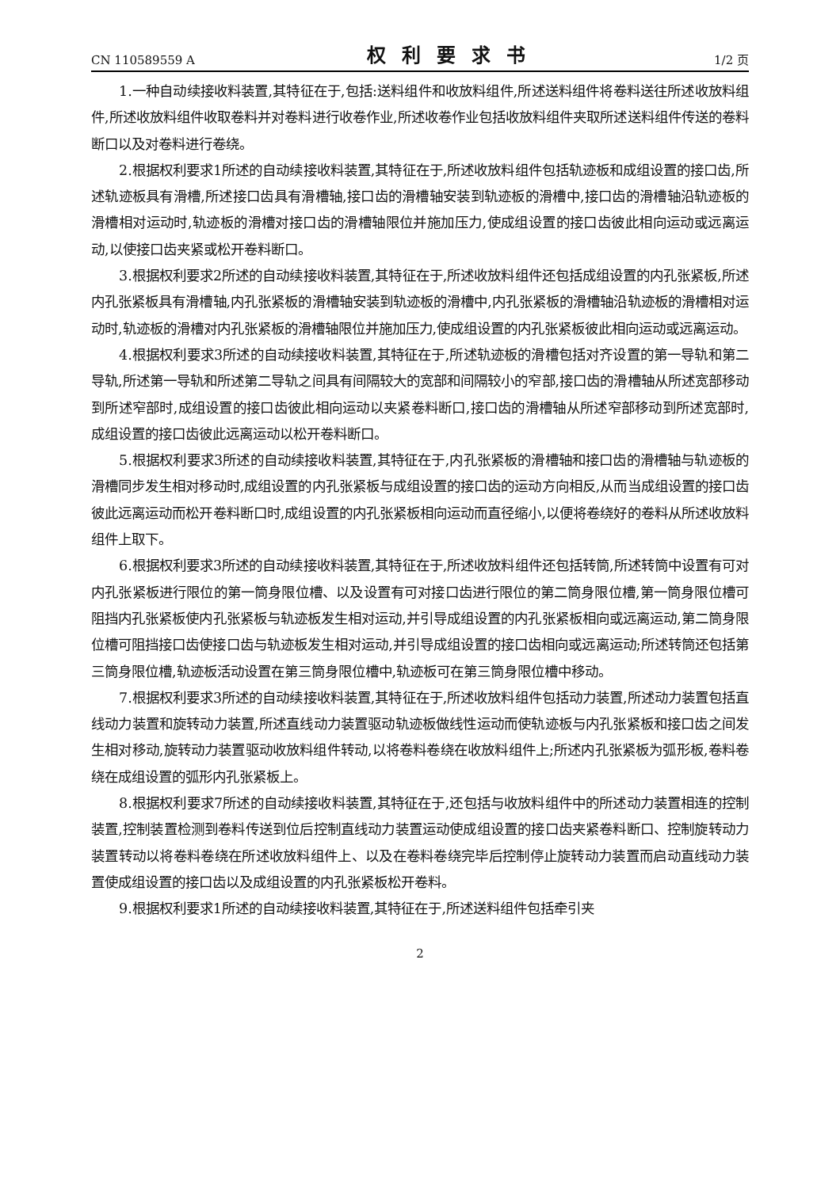CN 110589559 A 权利要求书 1/2 页
1.一种自动续接收料装置,其特征在于,包括:送料组件和收放料组件,所述送料组件将卷料送往所述收放料组件,所述收放料组件收取卷料并对卷料进行收卷作业,所述收卷作业包括收放料组件夹取所述送料组件传送的卷料断口以及对卷料进行卷绕。
2.根据权利要求1所述的自动续接收料装置,其特征在于,所述收放料组件包括轨迹板和成组设置的接口齿,所述轨迹板具有滑槽,所述接口齿具有滑槽轴,接口齿的滑槽轴安装到轨迹板的滑槽中,接口齿的滑槽轴沿轨迹板的滑槽相对运动时,轨迹板的滑槽对接口齿的滑槽轴限位并施加压力,使成组设置的接口齿彼此相向运动或远离运动,以使接口齿夹紧或松开卷料断口。
3.根据权利要求2所述的自动续接收料装置,其特征在于,所述收放料组件还包括成组设置的内孔张紧板,所述内孔张紧板具有滑槽轴,内孔张紧板的滑槽轴安装到轨迹板的滑槽中,内孔张紧板的滑槽轴沿轨迹板的滑槽相对运动时,轨迹板的滑槽对内孔张紧板的滑槽轴限位并施加压力,使成组设置的内孔张紧板彼此相向运动或远离运动。
4.根据权利要求3所述的自动续接收料装置,其特征在于,所述轨迹板的滑槽包括对齐设置的第一导轨和第二导轨,所述第一导轨和所述第二导轨之间具有间隔较大的宽部和间隔较小的窄部,接口齿的滑槽轴从所述宽部移动到所述窄部时,成组设置的接口齿彼此相向运动以夹紧卷料断口,接口齿的滑槽轴从所述窄部移动到所述宽部时,成组设置的接口齿彼此远离运动以松开卷料断口。
5.根据权利要求3所述的自动续接收料装置,其特征在于,内孔张紧板的滑槽轴和接口齿的滑槽轴与轨迹板的滑槽同步发生相对移动时,成组设置的内孔张紧板与成组设置的接口齿的运动方向相反,从而当成组设置的接口齿彼此远离运动而松开卷料断口时,成组设置的内孔张紧板相向运动而直径缩小,以便将卷绕好的卷料从所述收放料组件上取下。
6.根据权利要求3所述的自动续接收料装置,其特征在于,所述收放料组件还包括转筒,所述转筒中设置有可对内孔张紧板进行限位的第一筒身限位槽、以及设置有可对接口齿进行限位的第二筒身限位槽,第一筒身限位槽可阻挡内孔张紧板使内孔张紧板与轨迹板发生相对运动,并引导成组设置的内孔张紧板相向或远离运动,第二筒身限位槽可阻挡接口齿使接口齿与轨迹板发生相对运动,并引导成组设置的接口齿相向或远离运动;所述转筒还包括第三筒身限位槽,轨迹板活动设置在第三筒身限位槽中,轨迹板可在第三筒身限位槽中移动。
7.根据权利要求3所述的自动续接收料装置,其特征在于,所述收放料组件包括动力装置,所述动力装置包括直线动力装置和旋转动力装置,所述直线动力装置驱动轨迹板做线性运动而使轨迹板与内孔张紧板和接口齿之间发生相对移动,旋转动力装置驱动收放料组件转动,以将卷料卷绕在收放料组件上;所述内孔张紧板为弧形板,卷料卷绕在成组设置的弧形内孔张紧板上。
8.根据权利要求7所述的自动续接收料装置,其特征在于,还包括与收放料组件中的所述动力装置相连的控制装置,控制装置检测到卷料传送到位后控制直线动力装置运动使成组设置的接口齿夹紧卷料断口、控制旋转动力装置转动以将卷料卷绕在所述收放料组件上、以及在卷料卷绕完毕后控制停止旋转动力装置而启动直线动力装置使成组设置的接口齿以及成组设置的内孔张紧板松开卷料。
9.根据权利要求1所述的自动续接收料装置,其特征在于,所述送料组件包括牵引夹
2